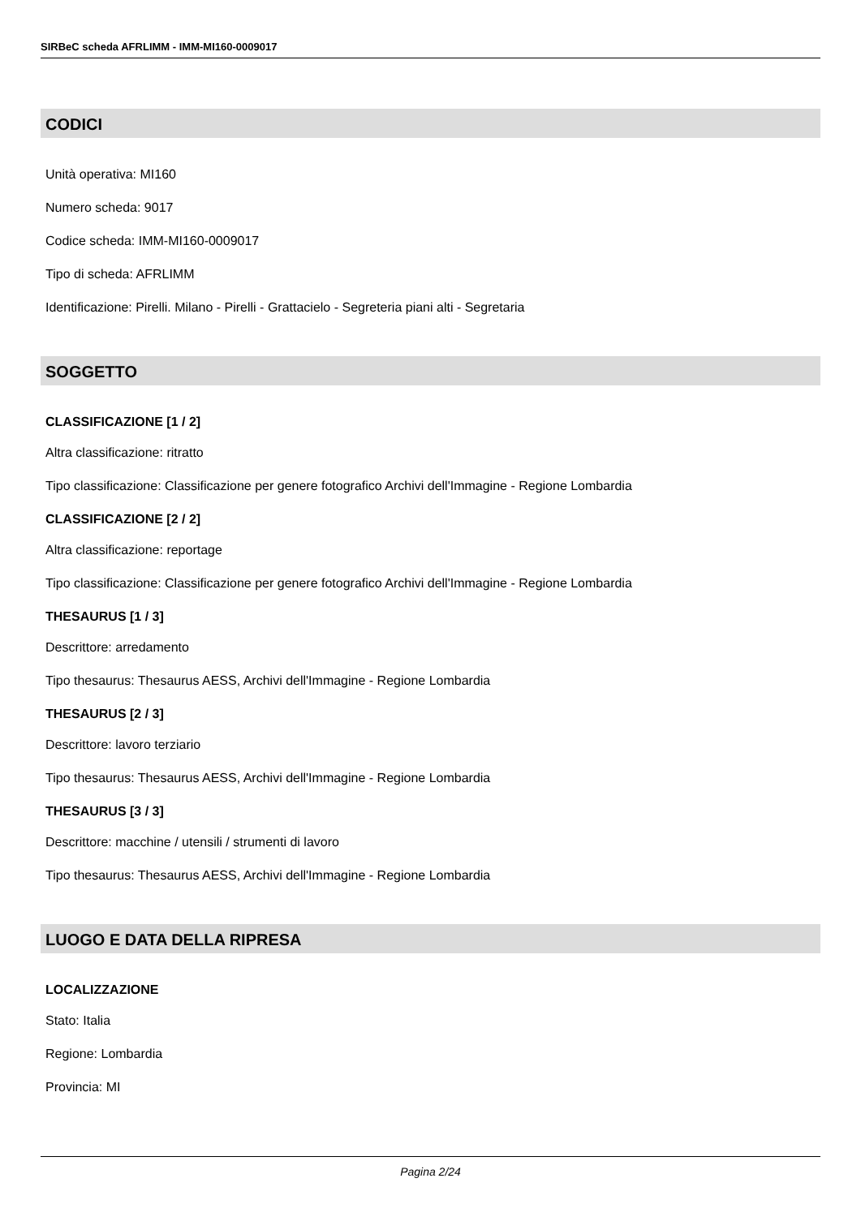SIRBeC scheda AFRLIMM - IMM-MI160-0009017
CODICI
Unità operativa: MI160
Numero scheda: 9017
Codice scheda: IMM-MI160-0009017
Tipo di scheda: AFRLIMM
Identificazione: Pirelli. Milano - Pirelli - Grattacielo - Segreteria piani alti - Segretaria
SOGGETTO
CLASSIFICAZIONE [1 / 2]
Altra classificazione: ritratto
Tipo classificazione: Classificazione per genere fotografico Archivi dell'Immagine - Regione Lombardia
CLASSIFICAZIONE [2 / 2]
Altra classificazione: reportage
Tipo classificazione: Classificazione per genere fotografico Archivi dell'Immagine - Regione Lombardia
THESAURUS [1 / 3]
Descrittore: arredamento
Tipo thesaurus: Thesaurus AESS, Archivi dell'Immagine - Regione Lombardia
THESAURUS [2 / 3]
Descrittore: lavoro terziario
Tipo thesaurus: Thesaurus AESS, Archivi dell'Immagine - Regione Lombardia
THESAURUS [3 / 3]
Descrittore: macchine / utensili / strumenti di lavoro
Tipo thesaurus: Thesaurus AESS, Archivi dell'Immagine - Regione Lombardia
LUOGO E DATA DELLA RIPRESA
LOCALIZZAZIONE
Stato: Italia
Regione: Lombardia
Provincia: MI
Pagina 2/24